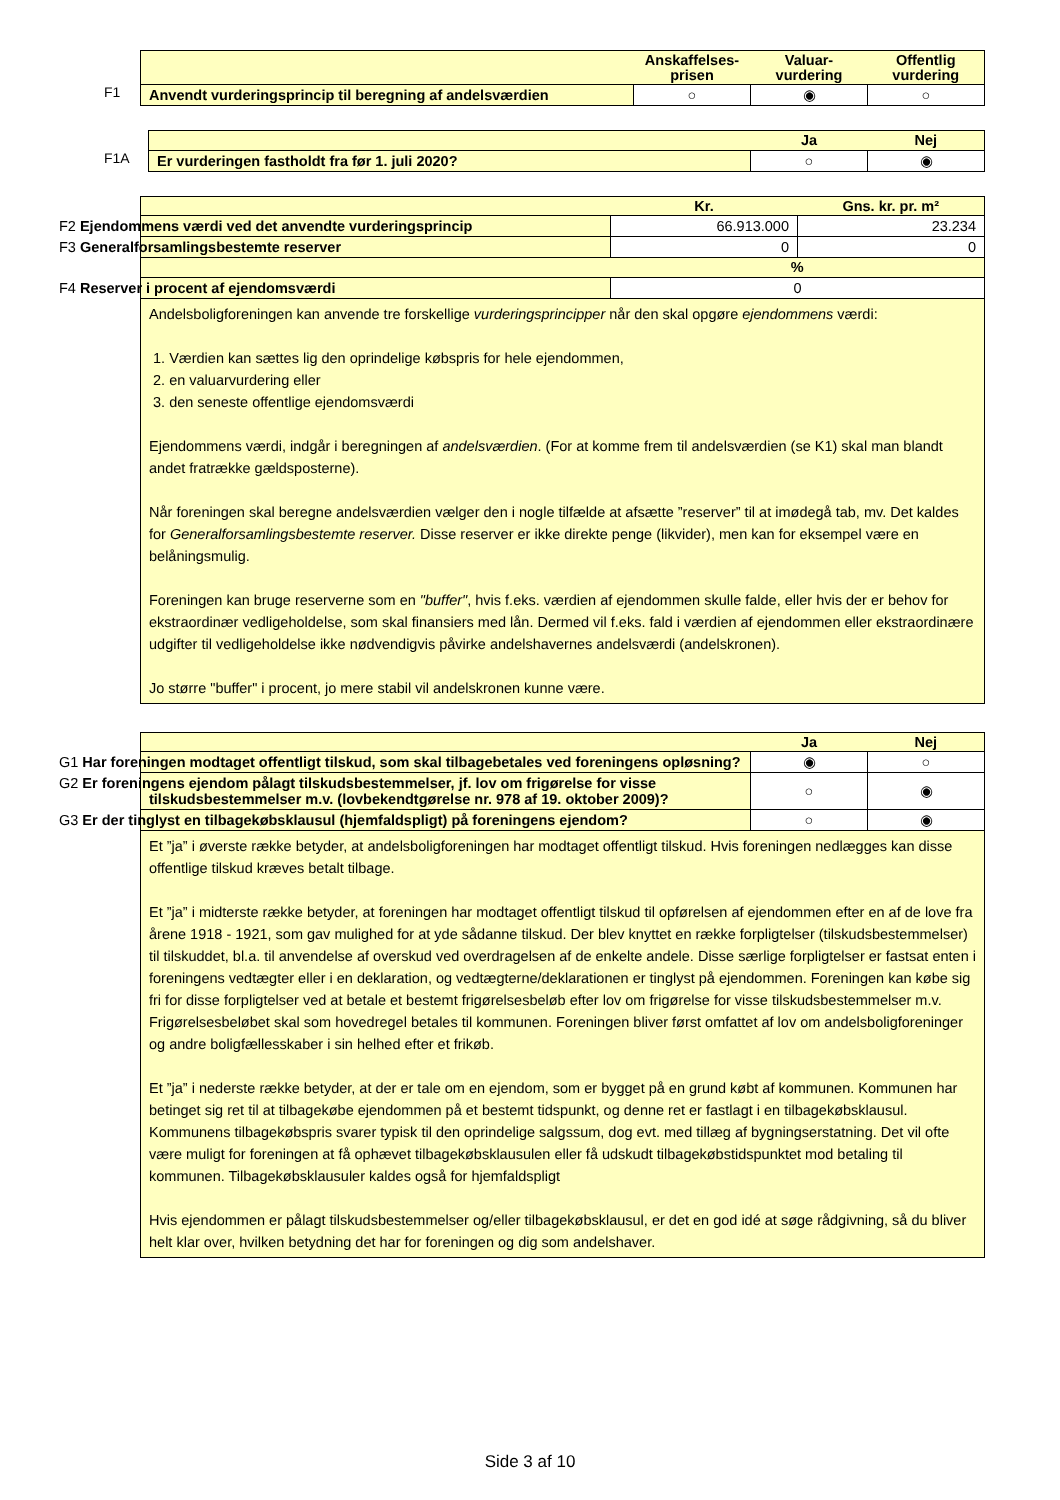| | Anskaffelses- prisen | Valuar- vurdering | Offentlig vurdering |
| --- | --- | --- | --- |
| Anvendt vurderingsprincip til beregning af andelsværdien | ○ | ◉ | ○ |
F1
| | Ja | Nej |
| --- | --- | --- |
| Er vurderingen fastholdt fra før 1. juli 2020? | ○ | ◉ |
F1A
| | Kr. | Gns. kr. pr. m² |
| --- | --- | --- |
| F2 Ejendommens værdi ved det anvendte vurderingsprincip | 66.913.000 | 23.234 |
| F3 Generalforsamlingsbestemte reserver | 0 | 0 |
| | % | |
| F4 Reserver i procent af ejendomsværdi | 0 | |
| Andelsboligforeningen kan anvende tre forskellige vurderingsprincipper når den skal opgøre ejendommens værdi: 1. Værdien kan sættes lig den oprindelige købspris for hele ejendommen, 2. en valuarvurdering eller 3. den seneste offentlige ejendomsværdi Ejendommens værdi, indgår i beregningen af andelsværdien . (For at komme frem til andelsværdien (se K1) skal man blandt andet fratrække gældsposterne). Når foreningen skal beregne andelsværdien vælger den i nogle tilfælde at afsætte ”reserver” til at imødegå tab, mv. Det kaldes for Generalforsamlingsbestemte reserver. Disse reserver er ikke direkte penge (likvider), men kan for eksempel være en belåningsmulig. Foreningen kan bruge reserverne som en "buffer" , hvis f.eks. værdien af ejendommen skulle falde, eller hvis der er behov for ekstraordinær vedligeholdelse, som skal finansiers med lån. Dermed vil f.eks. fald i værdien af ejendommen eller ekstraordinære udgifter til vedligeholdelse ikke nødvendigvis påvirke andelshavernes andelsværdi (andelskronen). Jo større "buffer" i procent, jo mere stabil vil andelskronen kunne være. | | |
| | Ja | Nej |
| --- | --- | --- |
| G1 Har foreningen modtaget offentligt tilskud, som skal tilbagebetales ved foreningens opløsning? | ◉ | ○ |
| G2 Er foreningens ejendom pålagt tilskudsbestemmelser, jf. lov om frigørelse for visse tilskudsbestemmelser m.v. (lovbekendtgørelse nr. 978 af 19. oktober 2009)? | ○ | ◉ |
| G3 Er der tinglyst en tilbagekøbsklausul (hjemfaldspligt) på foreningens ejendom? | ○ | ◉ |
| Et ”ja” i øverste række betyder, at andelsboligforeningen har modtaget offentligt tilskud. Hvis foreningen nedlægges kan disse offentlige tilskud kræves betalt tilbage. Et ”ja” i midterste række betyder, at foreningen har modtaget offentligt tilskud til opførelsen af ejendommen efter en af de love fra årene 1918 - 1921, som gav mulighed for at yde sådanne tilskud. Der blev knyttet en række forpligtelser (tilskudsbestemmelser) til tilskuddet, bl.a. til anvendelse af overskud ved overdragelsen af de enkelte andele. Disse særlige forpligtelser er fastsat enten i foreningens vedtægter eller i en deklaration, og vedtægterne/deklarationen er tinglyst på ejendommen. Foreningen kan købe sig fri for disse forpligtelser ved at betale et bestemt frigørelsesbeløb efter lov om frigørelse for visse tilskudsbestemmelser m.v. Frigørelsesbeløbet skal som hovedregel betales til kommunen. Foreningen bliver først omfattet af lov om andelsboligforeninger og andre boligfællesskaber i sin helhed efter et frikøb. Et ”ja” i nederste række betyder, at der er tale om en ejendom, som er bygget på en grund købt af kommunen. Kommunen har betinget sig ret til at tilbagekøbe ejendommen på et bestemt tidspunkt, og denne ret er fastlagt i en tilbagekøbsklausul. Kommunens tilbagekøbspris svarer typisk til den oprindelige salgssum, dog evt. med tillæg af bygningserstatning. Det vil ofte være muligt for foreningen at få ophævet tilbagekøbsklausulen eller få udskudt tilbagekøbstidspunktet mod betaling til kommunen. Tilbagekøbsklausuler kaldes også for hjemfaldspligt Hvis ejendommen er pålagt tilskudsbestemmelser og/eller tilbagekøbsklausul, er det en god idé at søge rådgivning, så du bliver helt klar over, hvilken betydning det har for foreningen og dig som andelshaver. | | |
Side 3 af 10